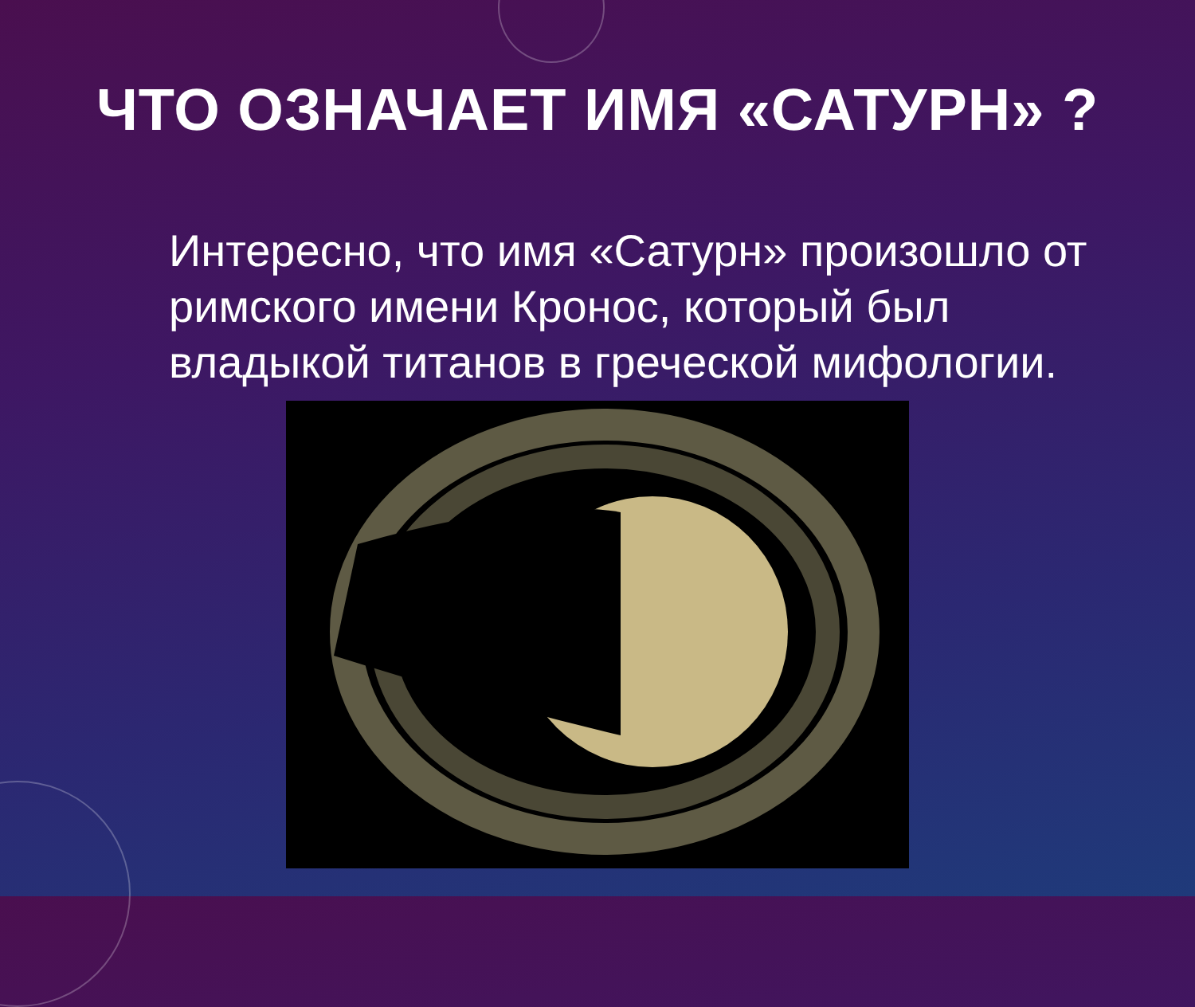ЧТО ОЗНАЧАЕТ ИМЯ «САТУРН» ?
Интересно, что имя «Сатурн» произошло от римского имени Кронос, который был владыкой титанов в греческой мифологии.